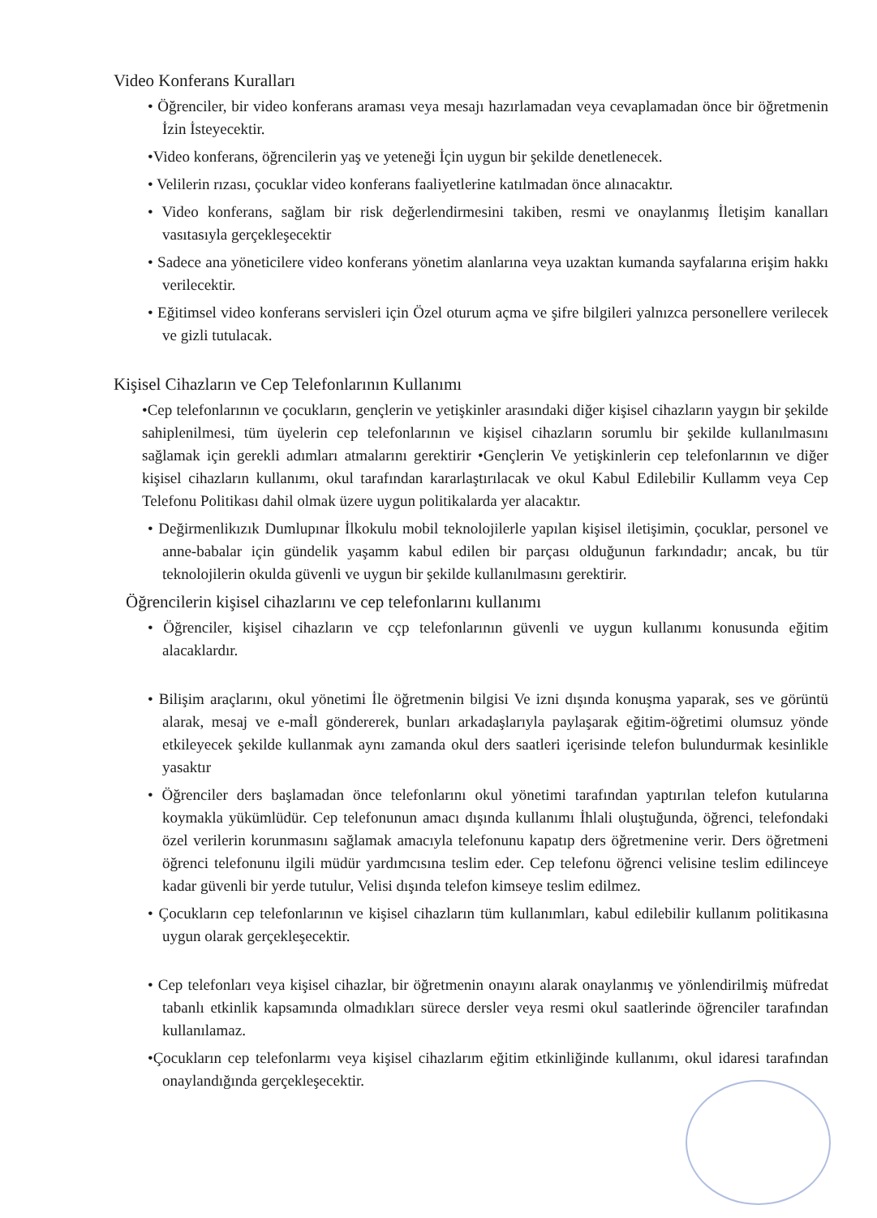Video Konferans Kuralları
• Öğrenciler, bir video konferans araması veya mesajı hazırlamadan veya cevaplamadan önce bir öğretmenin İzin İsteyecektir.
•Video konferans, öğrencilerin yaş ve yeteneği İçin uygun bir şekilde denetlenecek.
• Velilerin rızası, çocuklar video konferans faaliyetlerine katılmadan önce alınacaktır.
• Video konferans, sağlam bir risk değerlendirmesini takiben, resmi ve onaylanmış İletişim kanalları vasıtasıyla gerçekleşecektir
• Sadece ana yöneticilere video konferans yönetim alanlarına veya uzaktan kumanda sayfalarına erişim hakkı verilecektir.
• Eğitimsel video konferans servisleri için Özel oturum açma ve şifre bilgileri yalnızca personellere verilecek ve gizli tutulacak.
Kişisel Cihazların ve Cep Telefonlarının Kullanımı
•Cep telefonlarının ve çocukların, gençlerin ve yetişkinler arasındaki diğer kişisel cihazların yaygın bir şekilde sahiplenilmesi, tüm üyelerin cep telefonlarının ve kişisel cihazların sorumlu bir şekilde kullanılmasını sağlamak için gerekli adımları atmalarını gerektirir •Gençlerin Ve yetişkinlerin cep telefonlarının ve diğer kişisel cihazların kullanımı, okul tarafından kararlaştırılacak ve okul Kabul Edilebilir Kullamm veya Cep Telefonu Politikası dahil olmak üzere uygun politikalarda yer alacaktır.
• Değirmenlikızık Dumlupınar İlkokulu mobil teknolojilerle yapılan kişisel iletişimin, çocuklar, personel ve anne-babalar için gündelik yaşamm kabul edilen bir parçası olduğunun farkındadır; ancak, bu tür teknolojilerin okulda güvenli ve uygun bir şekilde kullanılmasını gerektirir.
Öğrencilerin kişisel cihazlarını ve cep telefonlarını kullanımı
• Öğrenciler, kişisel cihazların ve cçp telefonlarının güvenli ve uygun kullanımı konusunda eğitim alacaklardır.
• Bilişim araçlarını, okul yönetimi İle öğretmenin bilgisi Ve izni dışında konuşma yaparak, ses ve görüntü alarak, mesaj ve e-maİl göndererek, bunları arkadaşlarıyla paylaşarak eğitim-öğretimi olumsuz yönde etkileyecek şekilde kullanmak aynı zamanda okul ders saatleri içerisinde telefon bulundurmak kesinlikle yasaktır
• Öğrenciler ders başlamadan önce telefonlarını okul yönetimi tarafından yaptırılan telefon kutularına koymakla yükümlüdür. Cep telefonunun amacı dışında kullanımı İhlali oluştuğunda, öğrenci, telefondaki özel verilerin korunmasını sağlamak amacıyla telefonunu kapatıp ders öğretmenine verir. Ders öğretmeni öğrenci telefonunu ilgili müdür yardımcısına teslim eder. Cep telefonu öğrenci velisine teslim edilinceye kadar güvenli bir yerde tutulur, Velisi dışında telefon kimseye teslim edilmez.
• Çocukların cep telefonlarının ve kişisel cihazların tüm kullanımları, kabul edilebilir kullanım politikasına uygun olarak gerçekleşecektir.
• Cep telefonları veya kişisel cihazlar, bir öğretmenin onayını alarak onaylanmış ve yönlendirilmiş müfredat tabanlı etkinlik kapsamında olmadıkları sürece dersler veya resmi okul saatlerinde öğrenciler tarafından kullanılamaz.
•Çocukların cep telefonlarmı veya kişisel cihazlarım eğitim etkinliğinde kullanımı, okul idaresi tarafından onaylandığında gerçekleşecektir.